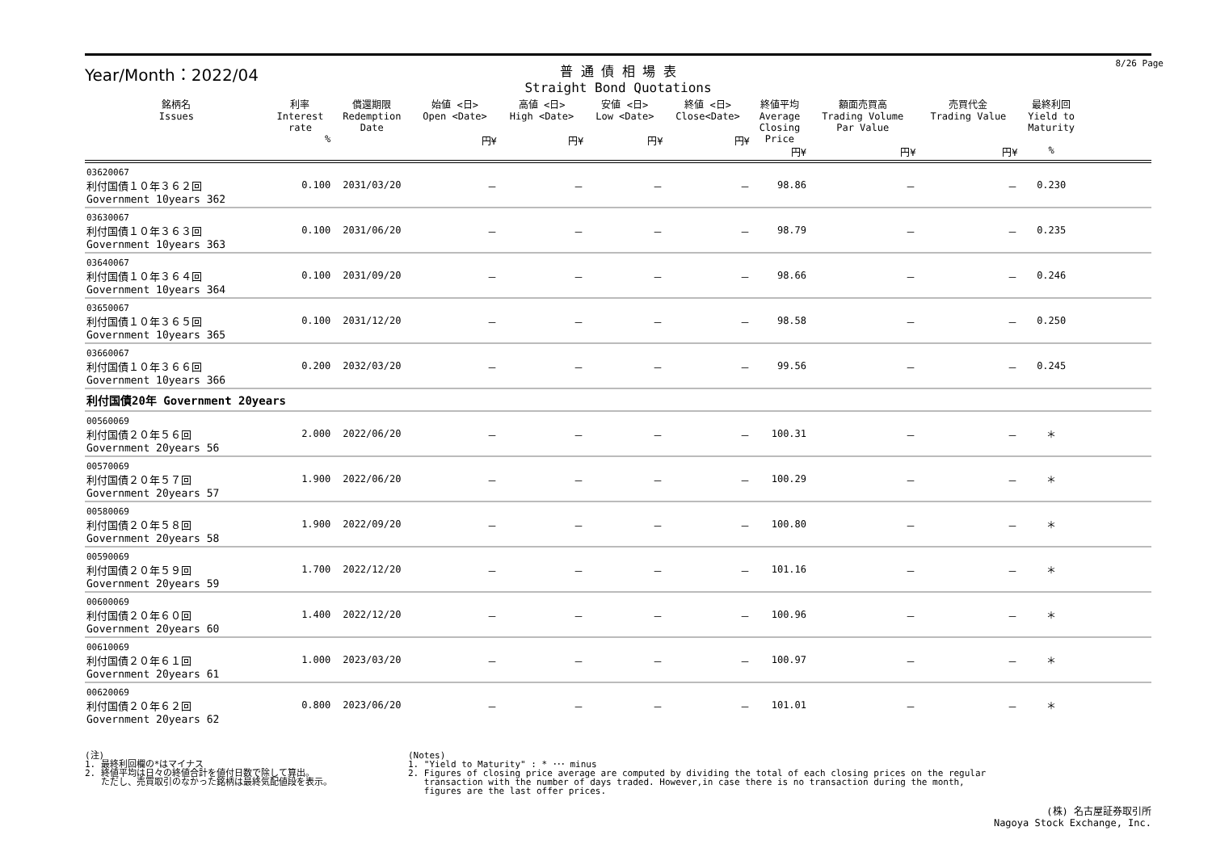8/26 Page
Year/Month：2022/04
普 通 債 相 場 表
Straight Bond Quotations
| 銘柄名 Issues | 利率 Interest rate % | 償還期限 Redemption Date | 始値 <日> Open <Date> 円¥ | 高値 <日> High <Date> 円¥ | 安値 <日> Low <Date> 円¥ | 終値 <日> Close<Date> 円¥ | 終値平均 Average Closing Price 円¥ | 額面売買高 Trading Volume Par Value 円¥ | 売買代金 Trading Value 円¥ | 最終利回 Yield to Maturity % | |
| --- | --- | --- | --- | --- | --- | --- | --- | --- | --- | --- | --- |
| 03620067 利付国債１０年３６２回 Government 10years 362 | 0.100 | 2031/03/20 | － | － | － | － | 98.86 | － | － | 0.230 | |
| 03630067 利付国債１０年３６３回 Government 10years 363 | 0.100 | 2031/06/20 | － | － | － | － | 98.79 | － | － | 0.235 | |
| 03640067 利付国債１０年３６４回 Government 10years 364 | 0.100 | 2031/09/20 | － | － | － | － | 98.66 | － | － | 0.246 | |
| 03650067 利付国債１０年３６５回 Government 10years 365 | 0.100 | 2031/12/20 | － | － | － | － | 98.58 | － | － | 0.250 | |
| 03660067 利付国債１０年３６６回 Government 10years 366 | 0.200 | 2032/03/20 | － | － | － | － | 99.56 | － | － | 0.245 | |
| 利付国債20年 Government 20years | | | | | | | | | | | |
| 00560069 利付国債２０年５６回 Government 20years 56 | 2.000 | 2022/06/20 | － | － | － | － | 100.31 | － | － | ＊ | |
| 00570069 利付国債２０年５７回 Government 20years 57 | 1.900 | 2022/06/20 | － | － | － | － | 100.29 | － | － | ＊ | |
| 00580069 利付国債２０年５８回 Government 20years 58 | 1.900 | 2022/09/20 | － | － | － | － | 100.80 | － | － | ＊ | |
| 00590069 利付国債２０年５９回 Government 20years 59 | 1.700 | 2022/12/20 | － | － | － | － | 101.16 | － | － | ＊ | |
| 00600069 利付国債２０年６０回 Government 20years 60 | 1.400 | 2022/12/20 | － | － | － | － | 100.96 | － | － | ＊ | |
| 00610069 利付国債２０年６１回 Government 20years 61 | 1.000 | 2023/03/20 | － | － | － | － | 100.97 | － | － | ＊ | |
| 00620069 利付国債２０年６２回 Government 20years 62 | 0.800 | 2023/06/20 | － | － | － | － | 101.01 | － | － | ＊ | |
(注)
1. 最終利回欄の*はマイナス
2. 終値平均は日々の終値合計を値付日数で除して算出。
ただし、売買取引のなかった銘柄は最終気配値段を表示。
(Notes)
1. "Yield to Maturity" : * ･･･ minus
2. Figures of closing price average are computed by dividing the total of each closing prices on the regular
transaction with the number of days traded. However,in case there is no transaction during the month,
figures are the last offer prices.
(株) 名古屋証券取引所
Nagoya Stock Exchange, Inc.